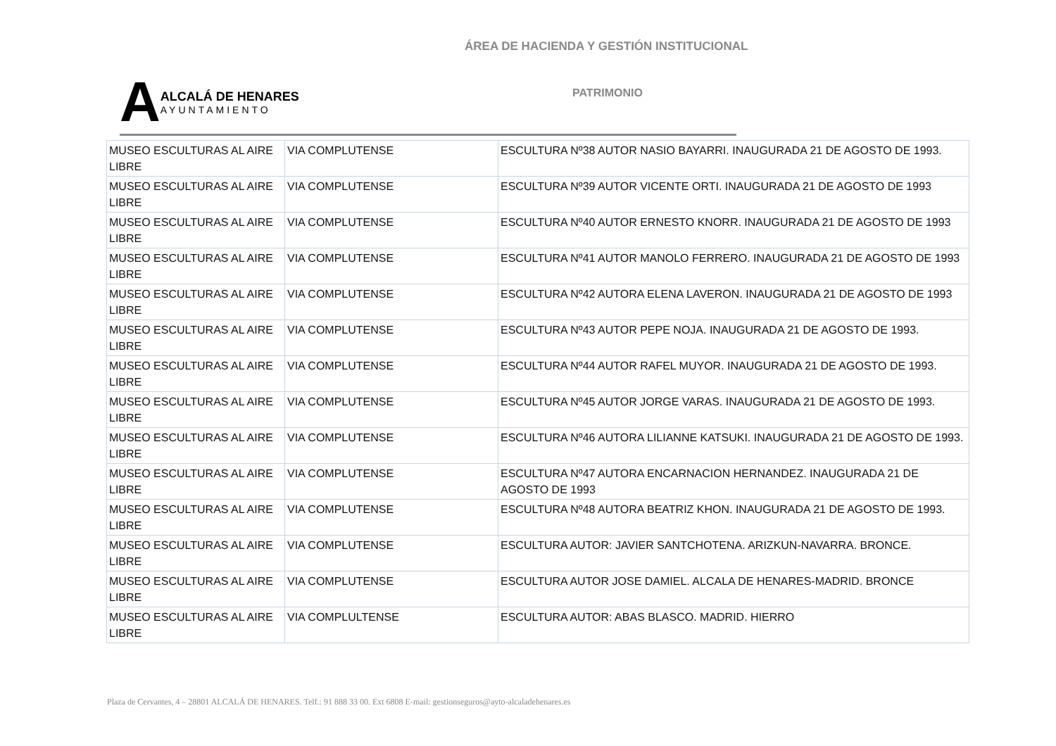ÁREA DE HACIENDA Y GESTIÓN INSTITUCIONAL
A
ALCALÁ DE HENARES
AYUNTAMIENTO
PATRIMONIO
| MUSEO ESCULTURAS AL AIRE LIBRE | VIA COMPLUTENSE | ESCULTURA Nº38 AUTOR NASIO BAYARRI. INAUGURADA 21 DE AGOSTO DE 1993. |
| MUSEO ESCULTURAS AL AIRE LIBRE | VIA COMPLUTENSE | ESCULTURA Nº39 AUTOR VICENTE ORTI. INAUGURADA 21 DE AGOSTO DE 1993 |
| MUSEO ESCULTURAS AL AIRE LIBRE | VIA COMPLUTENSE | ESCULTURA Nº40 AUTOR ERNESTO KNORR. INAUGURADA 21 DE AGOSTO DE 1993 |
| MUSEO ESCULTURAS AL AIRE LIBRE | VIA COMPLUTENSE | ESCULTURA Nº41 AUTOR MANOLO FERRERO. INAUGURADA 21 DE AGOSTO DE 1993 |
| MUSEO ESCULTURAS AL AIRE LIBRE | VIA COMPLUTENSE | ESCULTURA Nº42 AUTORA ELENA LAVERON. INAUGURADA 21 DE AGOSTO DE 1993 |
| MUSEO ESCULTURAS AL AIRE LIBRE | VIA COMPLUTENSE | ESCULTURA Nº43 AUTOR PEPE NOJA. INAUGURADA 21 DE AGOSTO DE 1993. |
| MUSEO ESCULTURAS AL AIRE LIBRE | VIA COMPLUTENSE | ESCULTURA Nº44 AUTOR RAFEL MUYOR. INAUGURADA 21 DE AGOSTO DE 1993. |
| MUSEO ESCULTURAS AL AIRE LIBRE | VIA COMPLUTENSE | ESCULTURA Nº45 AUTOR JORGE VARAS. INAUGURADA 21 DE AGOSTO DE 1993. |
| MUSEO ESCULTURAS AL AIRE LIBRE | VIA COMPLUTENSE | ESCULTURA Nº46 AUTORA LILIANNE KATSUKI. INAUGURADA 21 DE AGOSTO DE 1993. |
| MUSEO ESCULTURAS AL AIRE LIBRE | VIA COMPLUTENSE | ESCULTURA Nº47 AUTORA ENCARNACION HERNANDEZ. INAUGURADA 21 DE AGOSTO DE 1993 |
| MUSEO ESCULTURAS AL AIRE LIBRE | VIA COMPLUTENSE | ESCULTURA Nº48 AUTORA BEATRIZ KHON. INAUGURADA 21 DE AGOSTO DE 1993. |
| MUSEO ESCULTURAS AL AIRE LIBRE | VIA COMPLUTENSE | ESCULTURA AUTOR: JAVIER SANTCHOTENA. ARIZKUN-NAVARRA. BRONCE. |
| MUSEO ESCULTURAS AL AIRE LIBRE | VIA COMPLUTENSE | ESCULTURA AUTOR JOSE DAMIEL. ALCALA DE HENARES-MADRID. BRONCE |
| MUSEO ESCULTURAS AL AIRE LIBRE | VIA COMPLULTENSE | ESCULTURA AUTOR: ABAS BLASCO. MADRID. HIERRO |
Plaza de Cervantes, 4 – 28801 ALCALÁ DE HENARES. Telf.: 91 888 33 00. Ext 6808 E-mail: gestionseguros@ayto-alcaladehenares.es